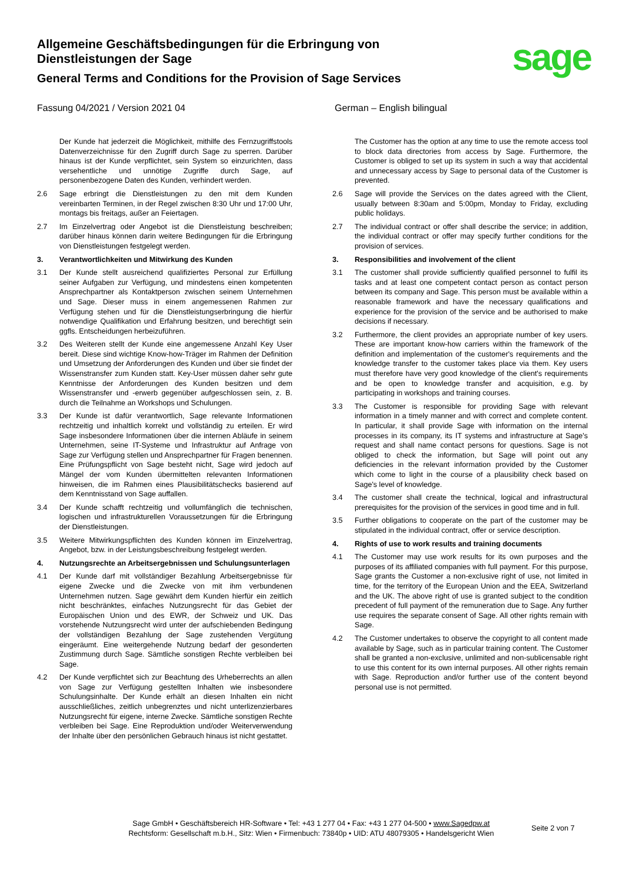Allgemeine Geschäftsbedingungen für die Erbringung von Dienstleistungen der Sage
General Terms and Conditions for the Provision of Sage Services
sage
Fassung 04/2021 / Version 2021 04 German – English bilingual
Der Kunde hat jederzeit die Möglichkeit, mithilfe des Fernzugriffstools Datenverzeichnisse für den Zugriff durch Sage zu sperren. Darüber hinaus ist der Kunde verpflichtet, sein System so einzurichten, dass versehentliche und unnötige Zugriffe durch Sage, auf personenbezogene Daten des Kunden, verhindert werden.
2.6 Sage erbringt die Dienstleistungen zu den mit dem Kunden vereinbarten Terminen, in der Regel zwischen 8:30 Uhr und 17:00 Uhr, montags bis freitags, außer an Feiertagen.
2.7 Im Einzelvertrag oder Angebot ist die Dienstleistung beschreiben; darüber hinaus können darin weitere Bedingungen für die Erbringung von Dienstleistungen festgelegt werden.
3. Verantwortlichkeiten und Mitwirkung des Kunden
3.1 Der Kunde stellt ausreichend qualifiziertes Personal zur Erfüllung seiner Aufgaben zur Verfügung, und mindestens einen kompetenten Ansprechpartner als Kontaktperson zwischen seinem Unternehmen und Sage. Dieser muss in einem angemessenen Rahmen zur Verfügung stehen und für die Dienstleistungserbringung die hierfür notwendige Qualifikation und Erfahrung besitzen, und berechtigt sein ggfls. Entscheidungen herbeizuführen.
3.2 Des Weiteren stellt der Kunde eine angemessene Anzahl Key User bereit. Diese sind wichtige Know-how-Träger im Rahmen der Definition und Umsetzung der Anforderungen des Kunden und über sie findet der Wissenstransfer zum Kunden statt. Key-User müssen daher sehr gute Kenntnisse der Anforderungen des Kunden besitzen und dem Wissenstransfer und -erwerb gegenüber aufgeschlossen sein, z. B. durch die Teilnahme an Workshops und Schulungen.
3.3 Der Kunde ist dafür verantwortlich, Sage relevante Informationen rechtzeitig und inhaltlich korrekt und vollständig zu erteilen. Er wird Sage insbesondere Informationen über die internen Abläufe in seinem Unternehmen, seine IT-Systeme und Infrastruktur auf Anfrage von Sage zur Verfügung stellen und Ansprechpartner für Fragen benennen. Eine Prüfungspflicht von Sage besteht nicht, Sage wird jedoch auf Mängel der vom Kunden übermittelten relevanten Informationen hinweisen, die im Rahmen eines Plausibilitätschecks basierend auf dem Kenntnisstand von Sage auffallen.
3.4 Der Kunde schafft rechtzeitig und vollumfänglich die technischen, logischen und infrastrukturellen Voraussetzungen für die Erbringung der Dienstleistungen.
3.5 Weitere Mitwirkungspflichten des Kunden können im Einzelvertrag, Angebot, bzw. in der Leistungsbeschreibung festgelegt werden.
4. Nutzungsrechte an Arbeitsergebnissen und Schulungsunterlagen
4.1 Der Kunde darf mit vollständiger Bezahlung Arbeitsergebnisse für eigene Zwecke und die Zwecke von mit ihm verbundenen Unternehmen nutzen. Sage gewährt dem Kunden hierfür ein zeitlich nicht beschränktes, einfaches Nutzungsrecht für das Gebiet der Europäischen Union und des EWR, der Schweiz und UK. Das vorstehende Nutzungsrecht wird unter der aufschiebenden Bedingung der vollständigen Bezahlung der Sage zustehenden Vergütung eingeräumt. Eine weitergehende Nutzung bedarf der gesonderten Zustimmung durch Sage. Sämtliche sonstigen Rechte verbleiben bei Sage.
4.2 Der Kunde verpflichtet sich zur Beachtung des Urheberrechts an allen von Sage zur Verfügung gestellten Inhalten wie insbesondere Schulungsinhalte. Der Kunde erhält an diesen Inhalten ein nicht ausschließliches, zeitlich unbegrenztes und nicht unterlizenzierbares Nutzungsrecht für eigene, interne Zwecke. Sämtliche sonstigen Rechte verbleiben bei Sage. Eine Reproduktion und/oder Weiterverwendung der Inhalte über den persönlichen Gebrauch hinaus ist nicht gestattet.
The Customer has the option at any time to use the remote access tool to block data directories from access by Sage. Furthermore, the Customer is obliged to set up its system in such a way that accidental and unnecessary access by Sage to personal data of the Customer is prevented.
2.6 Sage will provide the Services on the dates agreed with the Client, usually between 8:30am and 5:00pm, Monday to Friday, excluding public holidays.
2.7 The individual contract or offer shall describe the service; in addition, the individual contract or offer may specify further conditions for the provision of services.
3. Responsibilities and involvement of the client
3.1 The customer shall provide sufficiently qualified personnel to fulfil its tasks and at least one competent contact person as contact person between its company and Sage. This person must be available within a reasonable framework and have the necessary qualifications and experience for the provision of the service and be authorised to make decisions if necessary.
3.2 Furthermore, the client provides an appropriate number of key users. These are important know-how carriers within the framework of the definition and implementation of the customer's requirements and the knowledge transfer to the customer takes place via them. Key users must therefore have very good knowledge of the client's requirements and be open to knowledge transfer and acquisition, e.g. by participating in workshops and training courses.
3.3 The Customer is responsible for providing Sage with relevant information in a timely manner and with correct and complete content. In particular, it shall provide Sage with information on the internal processes in its company, its IT systems and infrastructure at Sage's request and shall name contact persons for questions. Sage is not obliged to check the information, but Sage will point out any deficiencies in the relevant information provided by the Customer which come to light in the course of a plausibility check based on Sage's level of knowledge.
3.4 The customer shall create the technical, logical and infrastructural prerequisites for the provision of the services in good time and in full.
3.5 Further obligations to cooperate on the part of the customer may be stipulated in the individual contract, offer or service description.
4. Rights of use to work results and training documents
4.1 The Customer may use work results for its own purposes and the purposes of its affiliated companies with full payment. For this purpose, Sage grants the Customer a non-exclusive right of use, not limited in time, for the territory of the European Union and the EEA, Switzerland and the UK. The above right of use is granted subject to the condition precedent of full payment of the remuneration due to Sage. Any further use requires the separate consent of Sage. All other rights remain with Sage.
4.2 The Customer undertakes to observe the copyright to all content made available by Sage, such as in particular training content. The Customer shall be granted a non-exclusive, unlimited and non-sublicensable right to use this content for its own internal purposes. All other rights remain with Sage. Reproduction and/or further use of the content beyond personal use is not permitted.
Sage GmbH • Geschäftsbereich HR-Software • Tel: +43 1 277 04 • Fax: +43 1 277 04-500 • www.Sagedpw.at
Rechtsform: Gesellschaft m.b.H., Sitz: Wien • Firmenbuch: 73840p • UID: ATU 48079305 • Handelsgericht Wien
Seite 2 von 7